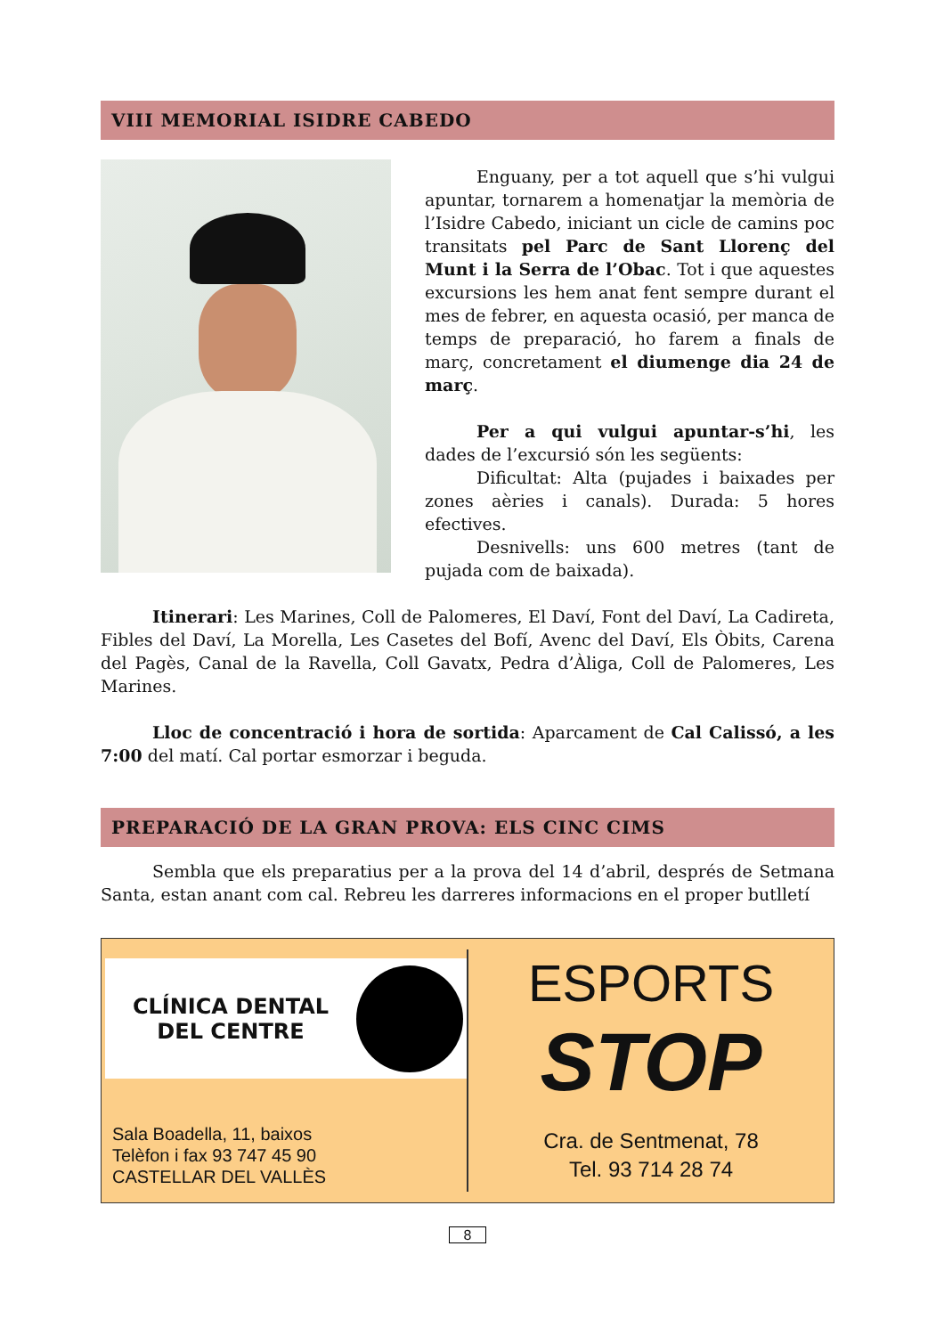VIII MEMORIAL ISIDRE CABEDO
Enguany, per a tot aquell que s’hi vulgui apuntar, tornarem a homenatjar la memòria de l’Isidre Cabedo, iniciant un cicle de camins poc transitats pel Parc de Sant Llorenç del Munt i la Serra de l’Obac. Tot i que aquestes excursions les hem anat fent sempre durant el mes de febrer, en aquesta ocasió, per manca de temps de preparació, ho farem a finals de març, concretament el diumenge dia 24 de març.
Per a qui vulgui apuntar-s’hi, les dades de l’excursió són les següents:
Dificultat: Alta (pujades i baixades per zones aèries i canals). Durada: 5 hores efectives.
Desnivells: uns 600 metres (tant de pujada com de baixada).
Itinerari: Les Marines, Coll de Palomeres, El Daví, Font del Daví, La Cadireta, Fibles del Daví, La Morella, Les Casetes del Bofí, Avenc del Daví, Els Òbits, Carena del Pagès, Canal de la Ravella, Coll Gavatx, Pedra d’Àliga, Coll de Palomeres, Les Marines.
Lloc de concentració i hora de sortida: Aparcament de Cal Calissó, a les 7:00 del matí. Cal portar esmorzar i beguda.
PREPARACIÓ DE LA GRAN PROVA: ELS CINC CIMS
Sembla que els preparatius per a la prova del 14 d’abril, després de Setmana Santa, estan anant com cal. Rebreu les darreres informacions en el proper butlletí
CLÍNICA DENTAL
DEL CENTRE
Sala Boadella, 11, baixos
Telèfon i fax 93 747 45 90
CASTELLAR DEL VALLÈS
ESPORTS
STOP
Cra. de Sentmenat, 78
Tel. 93 714 28 74
8